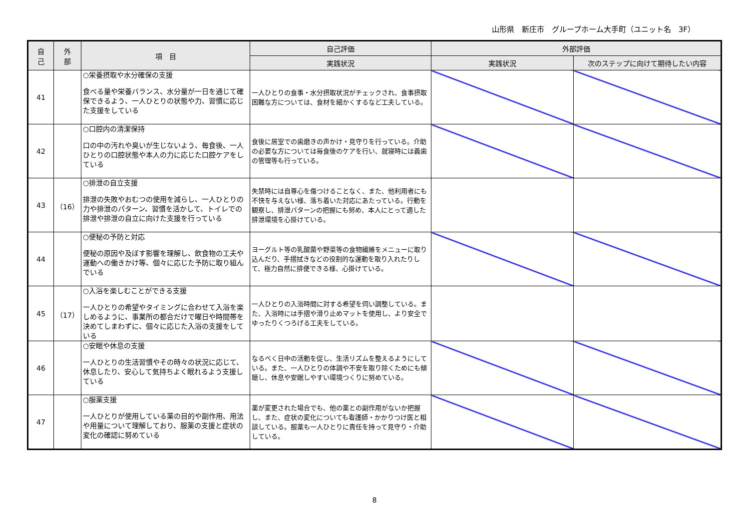山形県　新庄市　グループホーム大手町（ユニット名　3F）
| 自 己 | 外 部 | 項 目 | 自己評価 | 外部評価 | |
| --- | --- | --- | --- | --- | --- |
| | | | 実践状況 | 実践状況 | 次のステップに向けて期待したい内容 |
| 41 | | ○栄養摂取や水分確保の支援 食べる量や栄養バランス、水分量が一日を通じて確保できるよう、一人ひとりの状態や力、習慣に応じた支援をしている | 一人ひとりの食事・水分摂取状況がチェックされ、食事摂取困難な方については、食材を細かくするなど工夫している。 | | |
| 42 | | ○口腔内の清潔保持 口の中の汚れや臭いが生じないよう、毎食後、一人ひとりの口腔状態や本人の力に応じた口腔ケアをしている | 食後に居室での歯磨きの声かけ・見守りを行っている。介助の必要な方については毎食後のケアを行い、就寝時には義歯の管理等も行っている。 | | |
| 43 | （16） | ○排泄の自立支援 排泄の失敗やおむつの使用を減らし、一人ひとりの力や排泄のパターン、習慣を活かして、トイレでの排泄や排泄の自立に向けた支援を行っている | 失禁時には自尊心を傷つけることなく、また、他利用者にも不快を与えない様、落ち着いた対応にあたっている。行動を観察し、排泄パターンの把握にも努め、本人にとって適した排泄環境を心掛けている。 | | |
| 44 | | ○便秘の予防と対応 便秘の原因や及ぼす影響を理解し、飲食物の工夫や運動への働きかけ等、個々に応じた予防に取り組んでいる | ヨーグルト等の乳酸菌や野菜等の食物繊維をメニューに取り込んだり、手摺拭きなどの役割的な運動を取り入れたりして、極力自然に排便できる様、心掛けている。 | | |
| 45 | （17） | ○入浴を楽しむことができる支援 一人ひとりの希望やタイミングに合わせて入浴を楽しめるように、事業所の都合だけで曜日や時間帯を決めてしまわずに、個々に応じた入浴の支援をしている | 一人ひとりの入浴時間に対する希望を伺い調整している。また、入浴時には手摺や滑り止めマットを使用し、より安全でゆったりくつろげる工夫をしている。 | | |
| 46 | | ○安眠や休息の支援 一人ひとりの生活習慣やその時々の状況に応じて、休息したり、安心して気持ちよく眠れるよう支援している | なるべく日中の活動を促し、生活リズムを整えるようにしている。また、一人ひとりの体調や不安を取り除くためにも傾聴し、休息や安眠しやすい環境つくりに努めている。 | | |
| 47 | | ○服薬支援 一人ひとりが使用している薬の目的や副作用、用法や用量について理解しており、服薬の支援と症状の変化の確認に努めている | 薬が変更された場合でも、他の薬との副作用がないか把握し、また、症状の変化についても看護師・かかりつけ医と相談している。服薬も一人ひとりに責任を持って見守り・介助している。 | | |
8